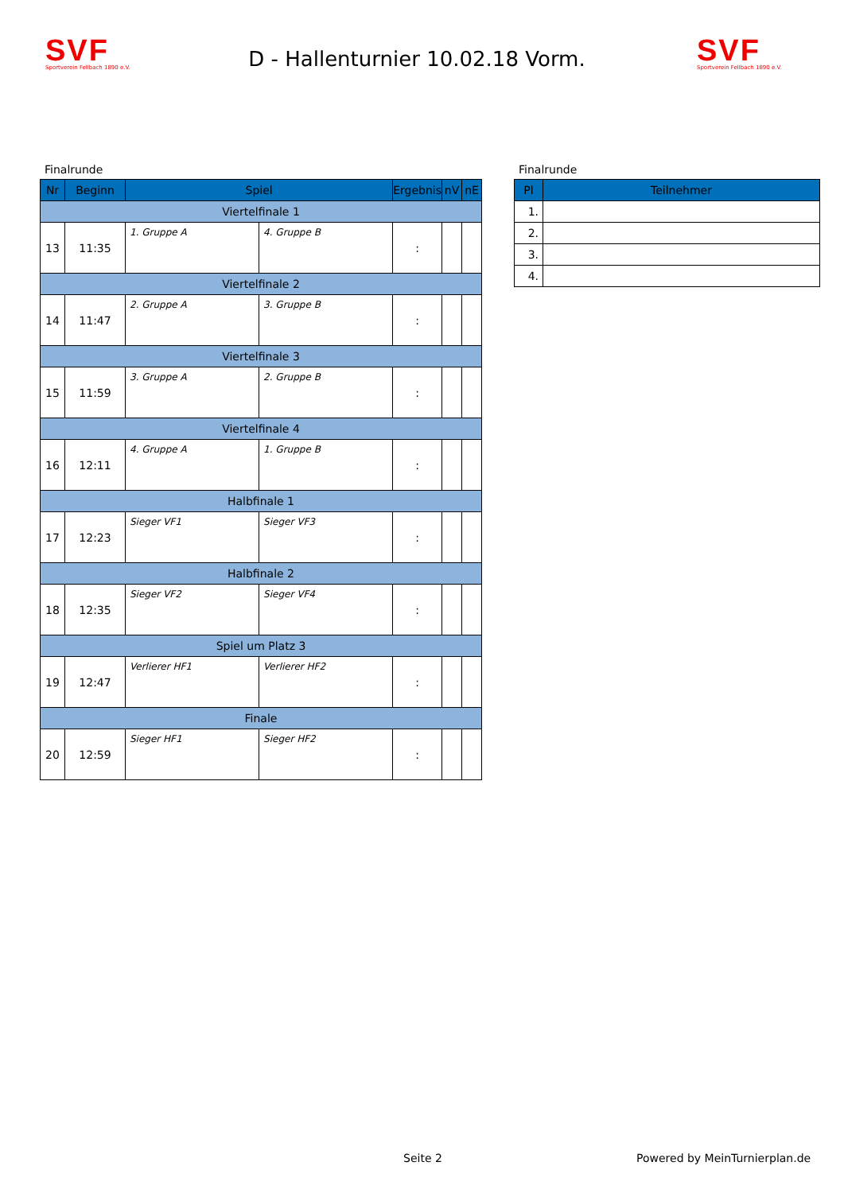SVF
Sportverein Fellbach 1890 e.V.
D - Hallenturnier 10.02.18 Vorm.
SVF
Sportverein Fellbach 1890 e.V.
Finalrunde
| Nr | Beginn | Spiel | | Ergebnis | nV | nE |
| --- | --- | --- | --- | --- | --- | --- |
| Viertelfinale 1 | | | | | | |
| 13 | 11:35 | 1. Gruppe A | 4. Gruppe B | : | | |
| Viertelfinale 2 | | | | | | |
| 14 | 11:47 | 2. Gruppe A | 3. Gruppe B | : | | |
| Viertelfinale 3 | | | | | | |
| 15 | 11:59 | 3. Gruppe A | 2. Gruppe B | : | | |
| Viertelfinale 4 | | | | | | |
| 16 | 12:11 | 4. Gruppe A | 1. Gruppe B | : | | |
| Halbfinale 1 | | | | | | |
| 17 | 12:23 | Sieger VF1 | Sieger VF3 | : | | |
| Halbfinale 2 | | | | | | |
| 18 | 12:35 | Sieger VF2 | Sieger VF4 | : | | |
| Spiel um Platz 3 | | | | | | |
| 19 | 12:47 | Verlierer HF1 | Verlierer HF2 | : | | |
| Finale | | | | | | |
| 20 | 12:59 | Sieger HF1 | Sieger HF2 | : | | |
Finalrunde
| Pl | Teilnehmer |
| --- | --- |
| 1. | |
| 2. | |
| 3. | |
| 4. | |
Seite 2 Powered by MeinTurnierplan.de